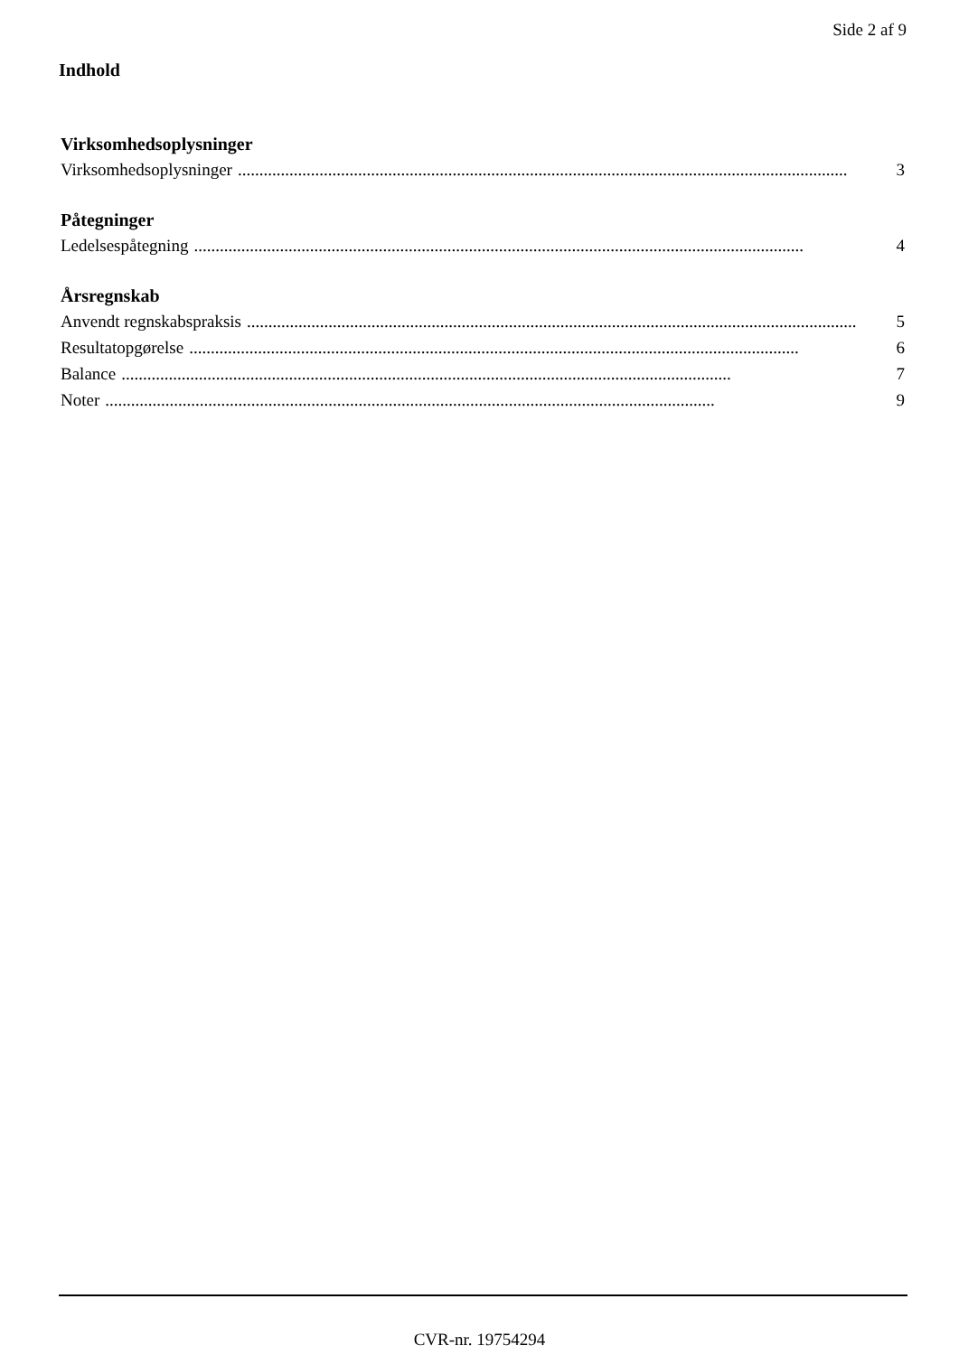Side 2 af 9
Indhold
Virksomhedsoplysninger
Virksomhedsoplysninger.............................................................................................................................................. 3
Påtegninger
Ledelsespåtegning.............................................................................................................................................. 4
Årsregnskab
Anvendt regnskabspraksis.............................................................................................................................................. 5
Resultatopgørelse.............................................................................................................................................. 6
Balance.............................................................................................................................................. 7
Noter.............................................................................................................................................. 9
CVR-nr. 19754294